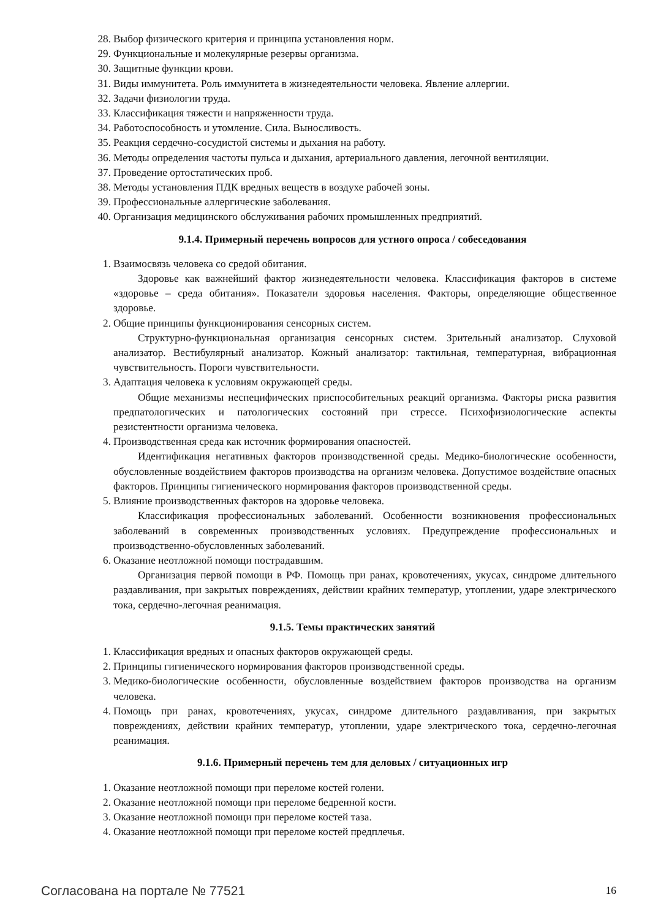28. Выбор физического критерия и принципа установления норм.
29. Функциональные и молекулярные резервы организма.
30. Защитные функции крови.
31. Виды иммунитета. Роль иммунитета в жизнедеятельности человека. Явление аллергии.
32. Задачи физиологии труда.
33. Классификация тяжести и напряженности труда.
34. Работоспособность и утомление. Сила. Выносливость.
35. Реакция сердечно-сосудистой системы и дыхания на работу.
36. Методы определения частоты пульса и дыхания, артериального давления, легочной вентиляции.
37. Проведение ортостатических проб.
38. Методы установления ПДК вредных веществ в воздухе рабочей зоны.
39. Профессиональные аллергические заболевания.
40. Организация медицинского обслуживания рабочих промышленных предприятий.
9.1.4. Примерный перечень вопросов для устного опроса / собеседования
1. Взаимосвязь человека со средой обитания.
Здоровье как важнейший фактор жизнедеятельности человека. Классификация факторов в системе «здоровье – среда обитания». Показатели здоровья населения. Факторы, определяющие общественное здоровье.
2. Общие принципы функционирования сенсорных систем.
Структурно-функциональная организация сенсорных систем. Зрительный анализатор. Слуховой анализатор. Вестибулярный анализатор. Кожный анализатор: тактильная, температурная, вибрационная чувствительность. Пороги чувствительности.
3. Адаптация человека к условиям окружающей среды.
Общие механизмы неспецифических приспособительных реакций организма. Факторы риска развития предпатологических и патологических состояний при стрессе. Психофизиологические аспекты резистентности организма человека.
4. Производственная среда как источник формирования опасностей.
Идентификация негативных факторов производственной среды. Медико-биологические особенности, обусловленные воздействием факторов производства на организм человека. Допустимое воздействие опасных факторов. Принципы гигиенического нормирования факторов производственной среды.
5. Влияние производственных факторов на здоровье человека.
Классификация профессиональных заболеваний. Особенности возникновения профессиональных заболеваний в современных производственных условиях. Предупреждение профессиональных и производственно-обусловленных заболеваний.
6. Оказание неотложной помощи пострадавшим.
Организация первой помощи в РФ. Помощь при ранах, кровотечениях, укусах, синдроме длительного раздавливания, при закрытых повреждениях, действии крайних температур, утоплении, ударе электрического тока, сердечно-легочная реанимация.
9.1.5. Темы практических занятий
1. Классификация вредных и опасных факторов окружающей среды.
2. Принципы гигиенического нормирования факторов производственной среды.
3. Медико-биологические особенности, обусловленные воздействием факторов производства на организм человека.
4. Помощь при ранах, кровотечениях, укусах, синдроме длительного раздавливания, при закрытых повреждениях, действии крайних температур, утоплении, ударе электрического тока, сердечно-легочная реанимация.
9.1.6. Примерный перечень тем для деловых / ситуационных игр
1. Оказание неотложной помощи при переломе костей голени.
2. Оказание неотложной помощи при переломе бедренной кости.
3. Оказание неотложной помощи при переломе костей таза.
4. Оказание неотложной помощи при переломе костей предплечья.
Согласована на портале № 77521 16